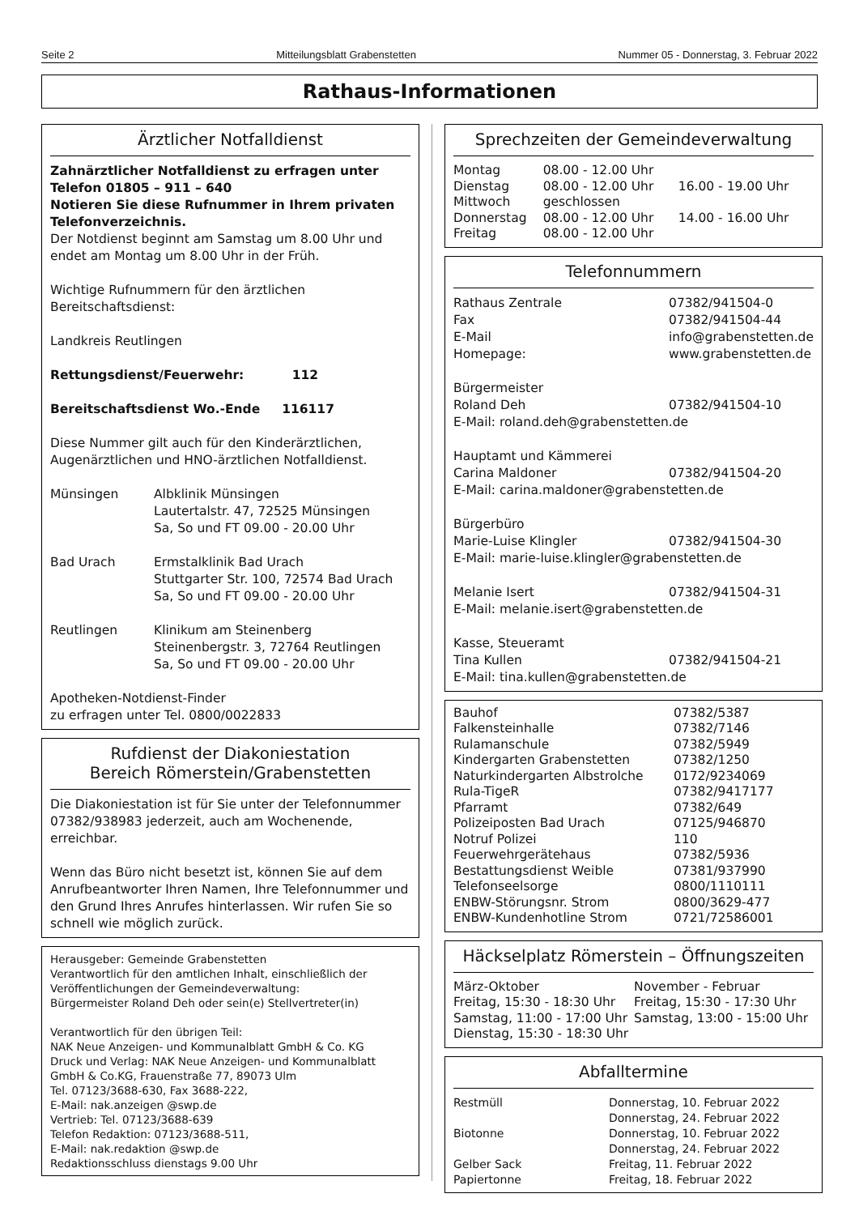Seite 2 Mitteilungsblatt Grabenstetten Nummer 05 - Donnerstag, 3. Februar 2022
Rathaus-Informationen
Ärztlicher Notfalldienst
Zahnärztlicher Notfalldienst zu erfragen unter Telefon 01805 – 911 – 640
Notieren Sie diese Rufnummer in Ihrem privaten Telefonverzeichnis.
Der Notdienst beginnt am Samstag um 8.00 Uhr und endet am Montag um 8.00 Uhr in der Früh.
Wichtige Rufnummern für den ärztlichen Bereitschaftsdienst:
Landkreis Reutlingen
Rettungsdienst/Feuerwehr: 112
Bereitschaftsdienst Wo.-Ende 116117
Diese Nummer gilt auch für den Kinderärztlichen, Augenärztlichen und HNO-ärztlichen Notfalldienst.
| Münsingen | Albklinik Münsingen Lautertalstr. 47, 72525 Münsingen Sa, So und FT 09.00 - 20.00 Uhr |
| Bad Urach | Ermstalklinik Bad Urach Stuttgarter Str. 100, 72574 Bad Urach Sa, So und FT 09.00 - 20.00 Uhr |
| Reutlingen | Klinikum am Steinenberg Steinenbergstr. 3, 72764 Reutlingen Sa, So und FT 09.00 - 20.00 Uhr |
Apotheken-Notdienst-Finder
zu erfragen unter Tel. 0800/0022833
Rufdienst der Diakoniestation
Bereich Römerstein/Grabenstetten
Die Diakoniestation ist für Sie unter der Telefonnummer 07382/938983 jederzeit, auch am Wochenende, erreichbar.
Wenn das Büro nicht besetzt ist, können Sie auf dem Anrufbeantworter Ihren Namen, Ihre Telefonnummer und den Grund Ihres Anrufes hinterlassen. Wir rufen Sie so schnell wie möglich zurück.
Herausgeber: Gemeinde Grabenstetten
Verantwortlich für den amtlichen Inhalt, einschließlich der Veröffentlichungen der Gemeindeverwaltung:
Bürgermeister Roland Deh oder sein(e) Stellvertreter(in)
Verantwortlich für den übrigen Teil:
NAK Neue Anzeigen- und Kommunalblatt GmbH & Co. KG
Druck und Verlag: NAK Neue Anzeigen- und Kommunalblatt GmbH & Co.KG, Frauenstraße 77, 89073 Ulm
Tel. 07123/3688-630, Fax 3688-222,
E-Mail: nak.anzeigen @swp.de
Vertrieb: Tel. 07123/3688-639
Telefon Redaktion: 07123/3688-511,
E-Mail: nak.redaktion @swp.de
Redaktionsschluss dienstags 9.00 Uhr
Sprechzeiten der Gemeindeverwaltung
| Montag | 08.00 - 12.00 Uhr | |
| Dienstag | 08.00 - 12.00 Uhr | 16.00 - 19.00 Uhr |
| Mittwoch | geschlossen | |
| Donnerstag | 08.00 - 12.00 Uhr | 14.00 - 16.00 Uhr |
| Freitag | 08.00 - 12.00 Uhr | |
Telefonnummern
| Rathaus Zentrale | 07382/941504-0 |
| Fax | 07382/941504-44 |
| E-Mail | info@grabenstetten.de |
| Homepage: | www.grabenstetten.de |
| Bürgermeister | |
| Roland Deh | 07382/941504-10 |
| E-Mail: roland.deh@grabenstetten.de | |
| Hauptamt und Kämmerei | |
| Carina Maldoner | 07382/941504-20 |
| E-Mail: carina.maldoner@grabenstetten.de | |
| Bürgerbüro | |
| Marie-Luise Klingler | 07382/941504-30 |
| E-Mail: marie-luise.klingler@grabenstetten.de | |
| Melanie Isert | 07382/941504-31 |
| E-Mail: melanie.isert@grabenstetten.de | |
| Kasse, Steueramt | |
| Tina Kullen | 07382/941504-21 |
| E-Mail: tina.kullen@grabenstetten.de | |
| Bauhof | 07382/5387 |
| Falkensteinhalle | 07382/7146 |
| Rulamanschule | 07382/5949 |
| Kindergarten Grabenstetten | 07382/1250 |
| Naturkindergarten Albstrolche | 0172/9234069 |
| Rula-TigeR | 07382/9417177 |
| Pfarramt | 07382/649 |
| Polizeiposten Bad Urach | 07125/946870 |
| Notruf Polizei | 110 |
| Feuerwehrgerätehaus | 07382/5936 |
| Bestattungsdienst Weible | 07381/937990 |
| Telefonseelsorge | 0800/1110111 |
| ENBW-Störungsnr. Strom | 0800/3629-477 |
| ENBW-Kundenhotline Strom | 0721/72586001 |
Häckselplatz Römerstein – Öffnungszeiten
| März-Oktober | November - Februar |
| Freitag, 15:30 - 18:30 Uhr | Freitag, 15:30 - 17:30 Uhr |
| Samstag, 11:00 - 17:00 Uhr | Samstag, 13:00 - 15:00 Uhr |
| Dienstag, 15:30 - 18:30 Uhr | |
Abfalltermine
| Restmüll | Donnerstag, 10. Februar 2022 Donnerstag, 24. Februar 2022 |
| Biotonne | Donnerstag, 10. Februar 2022 Donnerstag, 24. Februar 2022 |
| Gelber Sack | Freitag, 11. Februar 2022 |
| Papiertonne | Freitag, 18. Februar 2022 |